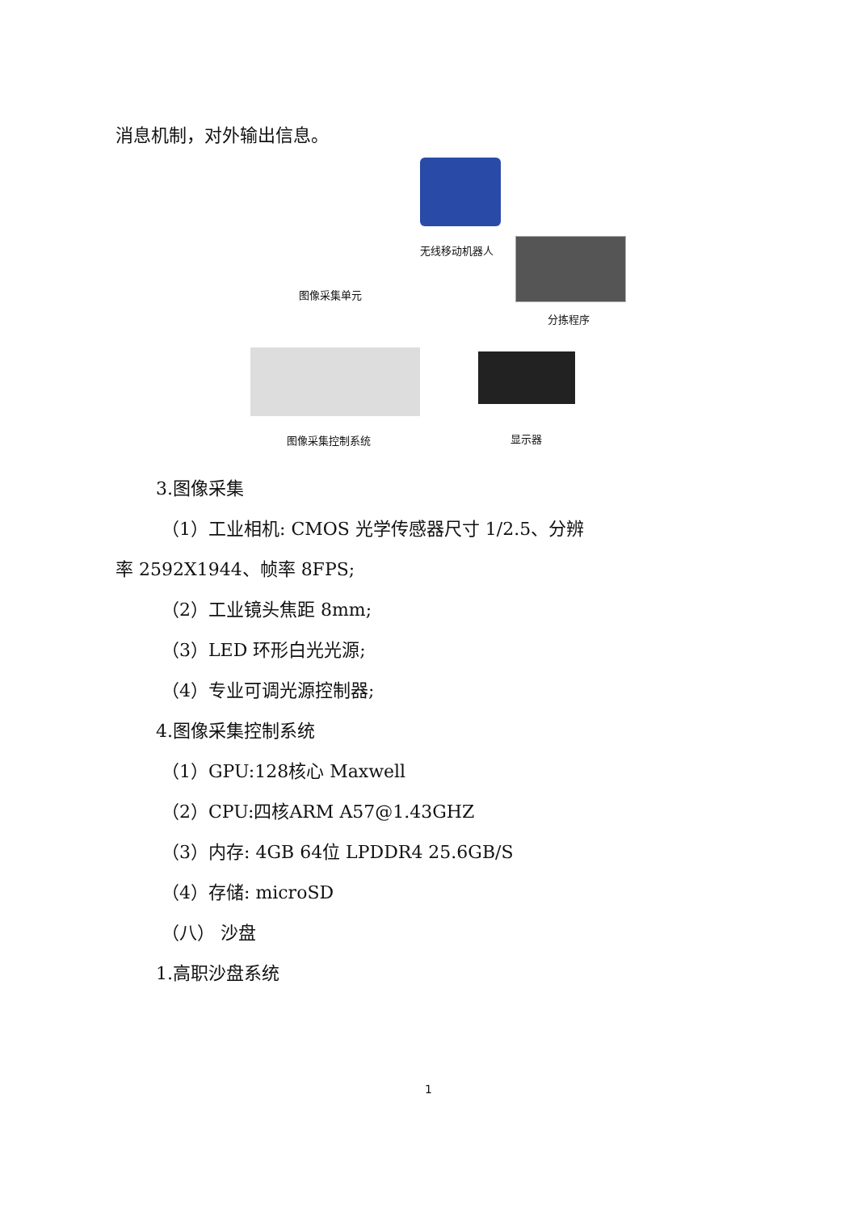消息机制，对外输出信息。
无线移动机器人
分拣程序
图像采集单元
图像采集控制系统 显示器
3.图像采集
（1）工业相机: CMOS 光学传感器尺寸 1/2.5、分辨
率 2592X1944、帧率 8FPS;
（2）工业镜头焦距 8mm;
（3）LED 环形白光光源;
（4）专业可调光源控制器;
4.图像采集控制系统
（1）GPU:128核心 Maxwell
（2）CPU:四核ARM A57@1.43GHZ
（3）内存: 4GB 64位 LPDDR4 25.6GB/S
（4）存储: microSD
（八） 沙盘
1.高职沙盘系统
1